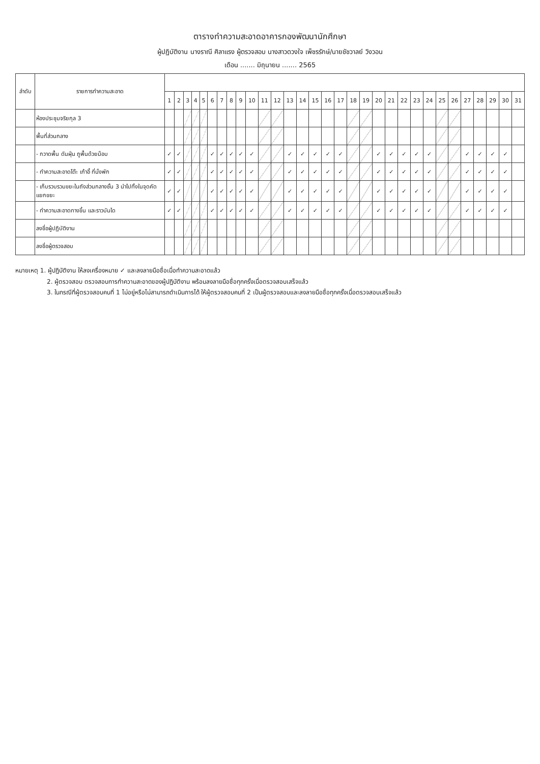ตารางทำความสะอาดอาคารกองพัฒนานักศึกษา
ผู้ปฏิบัติงาน นางราณี ศิลาแรง ผู้ตรวจสอบ นางสาวดวงใจ เพ็ชรรักษ์/นายชัชวาลย์ วิงวอน
เดือน ....... มิถุนายน ....... 2565
| ลำดับ | รายการทำความสะอาด | | | | | | | | | | | | | | | | | | | | | | | | | | | | | | | |
| --- | --- | --- | --- | --- | --- | --- | --- | --- | --- | --- | --- | --- | --- | --- | --- | --- | --- | --- | --- | --- | --- | --- | --- | --- | --- | --- | --- | --- | --- | --- | --- | --- |
| | | 1 | 2 | 3 | 4 | 5 | 6 | 7 | 8 | 9 | 10 | 11 | 12 | 13 | 14 | 15 | 16 | 17 | 18 | 19 | 20 | 21 | 22 | 23 | 24 | 25 | 26 | 27 | 28 | 29 | 30 | 31 |
| | ห้องประชุมจริยกุล 3 | | | | | | | | | | | | | | | | | | | | | | | | | | | | | | | |
| | พื้นที่ส่วนกลาง | | | | | | | | | | | | | | | | | | | | | | | | | | | | | | | |
| | - กวาดพื้น ดันฝุ่น ถูพื้นด้วยม็อบ | ✓ | ✓ | | | | ✓ | ✓ | ✓ | ✓ | ✓ | | | ✓ | ✓ | ✓ | ✓ | ✓ | | | ✓ | ✓ | ✓ | ✓ | ✓ | | | ✓ | ✓ | ✓ | ✓ | |
| | - ทำความสะอาดโต๊ะ เก้าอี้ ที่นั่งพัก | ✓ | ✓ | | | | ✓ | ✓ | ✓ | ✓ | ✓ | | | ✓ | ✓ | ✓ | ✓ | ✓ | | | ✓ | ✓ | ✓ | ✓ | ✓ | | | ✓ | ✓ | ✓ | ✓ | |
| | - เก็บรวบรวมขยะในถังส่วนกลางชั้น 3 นำไปทิ้งในจุดคัดแยกขยะ | ✓ | ✓ | | | | ✓ | ✓ | ✓ | ✓ | ✓ | | | ✓ | ✓ | ✓ | ✓ | ✓ | | | ✓ | ✓ | ✓ | ✓ | ✓ | | | ✓ | ✓ | ✓ | ✓ | |
| | - ทำความสะอาดทางขึ้น และราวบันได | ✓ | ✓ | | | | ✓ | ✓ | ✓ | ✓ | ✓ | | | ✓ | ✓ | ✓ | ✓ | ✓ | | | ✓ | ✓ | ✓ | ✓ | ✓ | | | ✓ | ✓ | ✓ | ✓ | |
| | ลงชื่อผู้ปฏิบัติงาน | | | | | | | | | | | | | | | | | | | | | | | | | | | | | | | |
| | ลงชื่อผู้ตรวจสอบ | | | | | | | | | | | | | | | | | | | | | | | | | | | | | | | |
หมายเหตุ 1. ผู้ปฏิบัติงาน ให้ลงเครื่องหมาย ✓ และลงลายมือชื่อเมื่อทำความสะอาดแล้ว
2. ผู้ตรวจสอบ ตรวจสอบการทำความสะอาดของผู้ปฏิบัติงาน พร้อมลงลายมือชื่อทุกครั้งเมื่อตรวจสอบเสร็จแล้ว
3. ในกรณีที่ผู้ตรวจสอบคนที่ 1 ไม่อยู่หรือไม่สามารถดำเนินการได้ ให้ผู้ตรวจสอบคนที่ 2 เป็นผู้ตรวจสอบและลงลายมือชื่อทุกครั้งเมื่อตรวจสอบเสร็จแล้ว